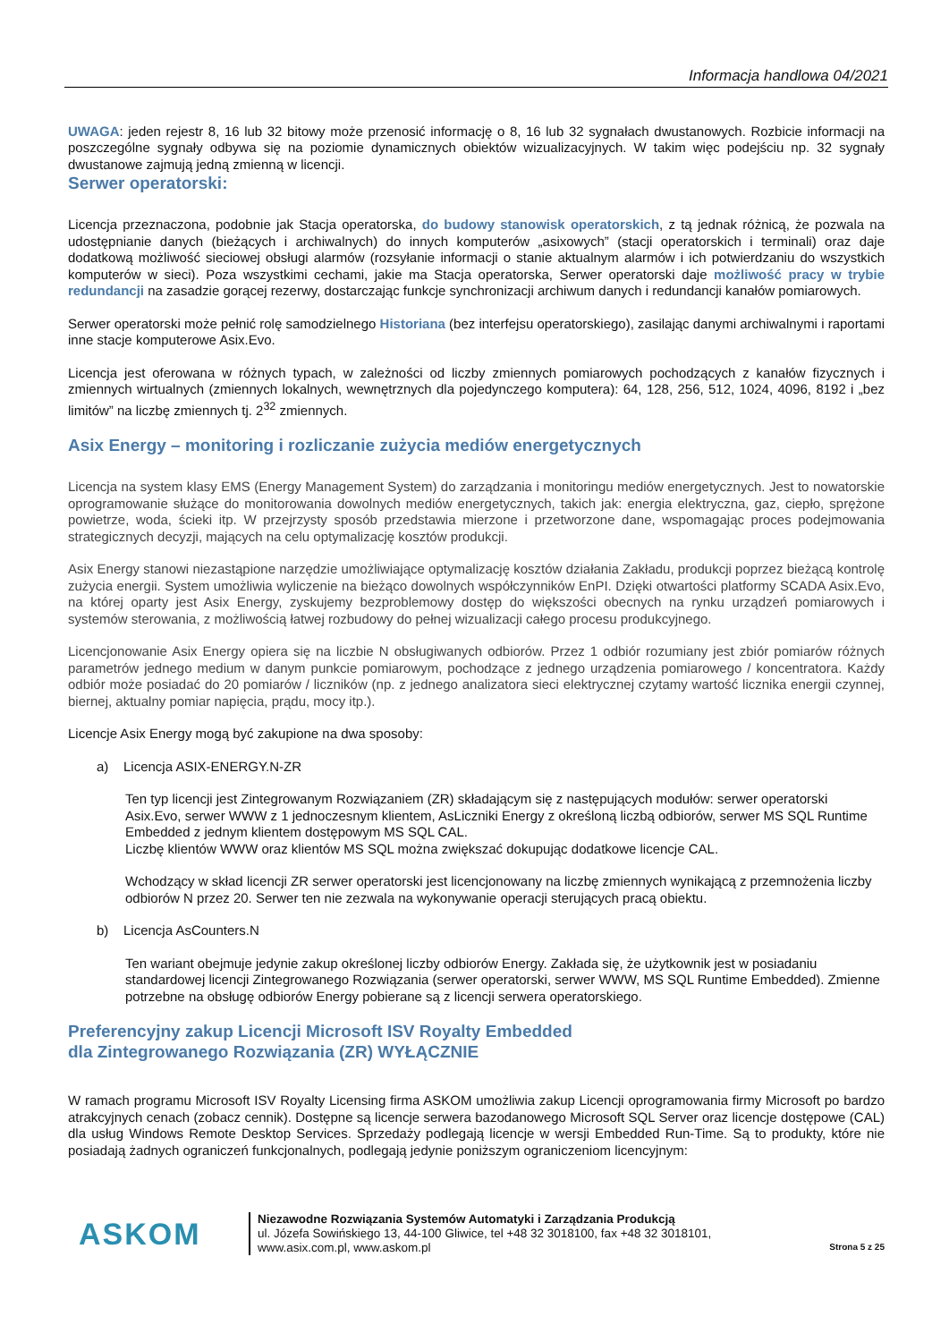Informacja handlowa 04/2021
UWAGA: jeden rejestr 8, 16 lub 32 bitowy może przenosić informację o 8, 16 lub 32 sygnałach dwustanowych. Rozbicie informacji na poszczególne sygnały odbywa się na poziomie dynamicznych obiektów wizualizacyjnych. W takim więc podejściu np. 32 sygnały dwustanowe zajmują jedną zmienną w licencji.
Serwer operatorski:
Licencja przeznaczona, podobnie jak Stacja operatorska, do budowy stanowisk operatorskich, z tą jednak różnicą, że pozwala na udostępnianie danych (bieżących i archiwalnych) do innych komputerów „asixowych” (stacji operatorskich i terminali) oraz daje dodatkową możliwość sieciowej obsługi alarmów (rozsyłanie informacji o stanie aktualnym alarmów i ich potwierdzaniu do wszystkich komputerów w sieci). Poza wszystkimi cechami, jakie ma Stacja operatorska, Serwer operatorski daje możliwość pracy w trybie redundancji na zasadzie gorącej rezerwy, dostarczając funkcje synchronizacji archiwum danych i redundancji kanałów pomiarowych.
Serwer operatorski może pełnić rolę samodzielnego Historiana (bez interfejsu operatorskiego), zasilając danymi archiwalnymi i raportami inne stacje komputerowe Asix.Evo.
Licencja jest oferowana w różnych typach, w zależności od liczby zmiennych pomiarowych pochodzących z kanałów fizycznych i zmiennych wirtualnych (zmiennych lokalnych, wewnętrznych dla pojedynczego komputera): 64, 128, 256, 512, 1024, 4096, 8192 i „bez limitów” na liczbę zmiennych tj. 2<sup>32</sup> zmiennych.
Asix Energy – monitoring i rozliczanie zużycia mediów energetycznych
Licencja na system klasy EMS (Energy Management System) do zarządzania i monitoringu mediów energetycznych. Jest to nowatorskie oprogramowanie służące do monitorowania dowolnych mediów energetycznych, takich jak: energia elektryczna, gaz, ciepło, sprężone powietrze, woda, ścieki itp. W przejrzysty sposób przedstawia mierzone i przetworzone dane, wspomagając proces podejmowania strategicznych decyzji, mających na celu optymalizację kosztów produkcji.
Asix Energy stanowi niezastąpione narzędzie umożliwiające optymalizację kosztów działania Zakładu, produkcji poprzez bieżącą kontrolę zużycia energii. System umożliwia wyliczenie na bieżąco dowolnych współczynników EnPI. Dzięki otwartości platformy SCADA Asix.Evo, na której oparty jest Asix Energy, zyskujemy bezproblemowy dostęp do większości obecnych na rynku urządzeń pomiarowych i systemów sterowania, z możliwością łatwej rozbudowy do pełnej wizualizacji całego procesu produkcyjnego.
Licencjonowanie Asix Energy opiera się na liczbie N obsługiwanych odbiorów. Przez 1 odbiór rozumiany jest zbiór pomiarów różnych parametrów jednego medium w danym punkcie pomiarowym, pochodzące z jednego urządzenia pomiarowego / koncentratora. Każdy odbiór może posiadać do 20 pomiarów / liczników (np. z jednego analizatora sieci elektrycznej czytamy wartość licznika energii czynnej, biernej, aktualny pomiar napięcia, prądu, mocy itp.).
Licencje Asix Energy mogą być zakupione na dwa sposoby:
a) Licencja ASIX-ENERGY.N-ZR
Ten typ licencji jest Zintegrowanym Rozwiązaniem (ZR) składającym się z następujących modułów: serwer operatorski Asix.Evo, serwer WWW z 1 jednoczesnym klientem, AsLiczniki Energy z określoną liczbą odbiorów, serwer MS SQL Runtime Embedded z jednym klientem dostępowym MS SQL CAL.
Liczbę klientów WWW oraz klientów MS SQL można zwiększać dokupując dodatkowe licencje CAL.
Wchodzący w skład licencji ZR serwer operatorski jest licencjonowany na liczbę zmiennych wynikającą z przemnożenia liczby odbiorów N przez 20. Serwer ten nie zezwala na wykonywanie operacji sterujących pracą obiektu.
b) Licencja AsCounters.N
Ten wariant obejmuje jedynie zakup określonej liczby odbiorów Energy. Zakłada się, że użytkownik jest w posiadaniu standardowej licencji Zintegrowanego Rozwiązania (serwer operatorski, serwer WWW, MS SQL Runtime Embedded). Zmienne potrzebne na obsługę odbiorów Energy pobierane są z licencji serwera operatorskiego.
Preferencyjny zakup Licencji Microsoft ISV Royalty Embedded
dla Zintegrowanego Rozwiązania (ZR) WYŁĄCZNIE
W ramach programu Microsoft ISV Royalty Licensing firma ASKOM umożliwia zakup Licencji oprogramowania firmy Microsoft po bardzo atrakcyjnych cenach (zobacz cennik). Dostępne są licencje serwera bazodanowego Microsoft SQL Server oraz licencje dostępowe (CAL) dla usług Windows Remote Desktop Services. Sprzedaży podlegają licencje w wersji Embedded Run-Time. Są to produkty, które nie posiadają żadnych ograniczeń funkcjonalnych, podlegają jedynie poniższym ograniczeniom licencyjnym:
ASKOM
Niezawodne Rozwiązania Systemów Automatyki i Zarządzania Produkcją
ul. Józefa Sowińskiego 13, 44-100 Gliwice, tel +48 32 3018100, fax +48 32 3018101,
www.asix.com.pl, www.askom.pl
Strona 5 z 25